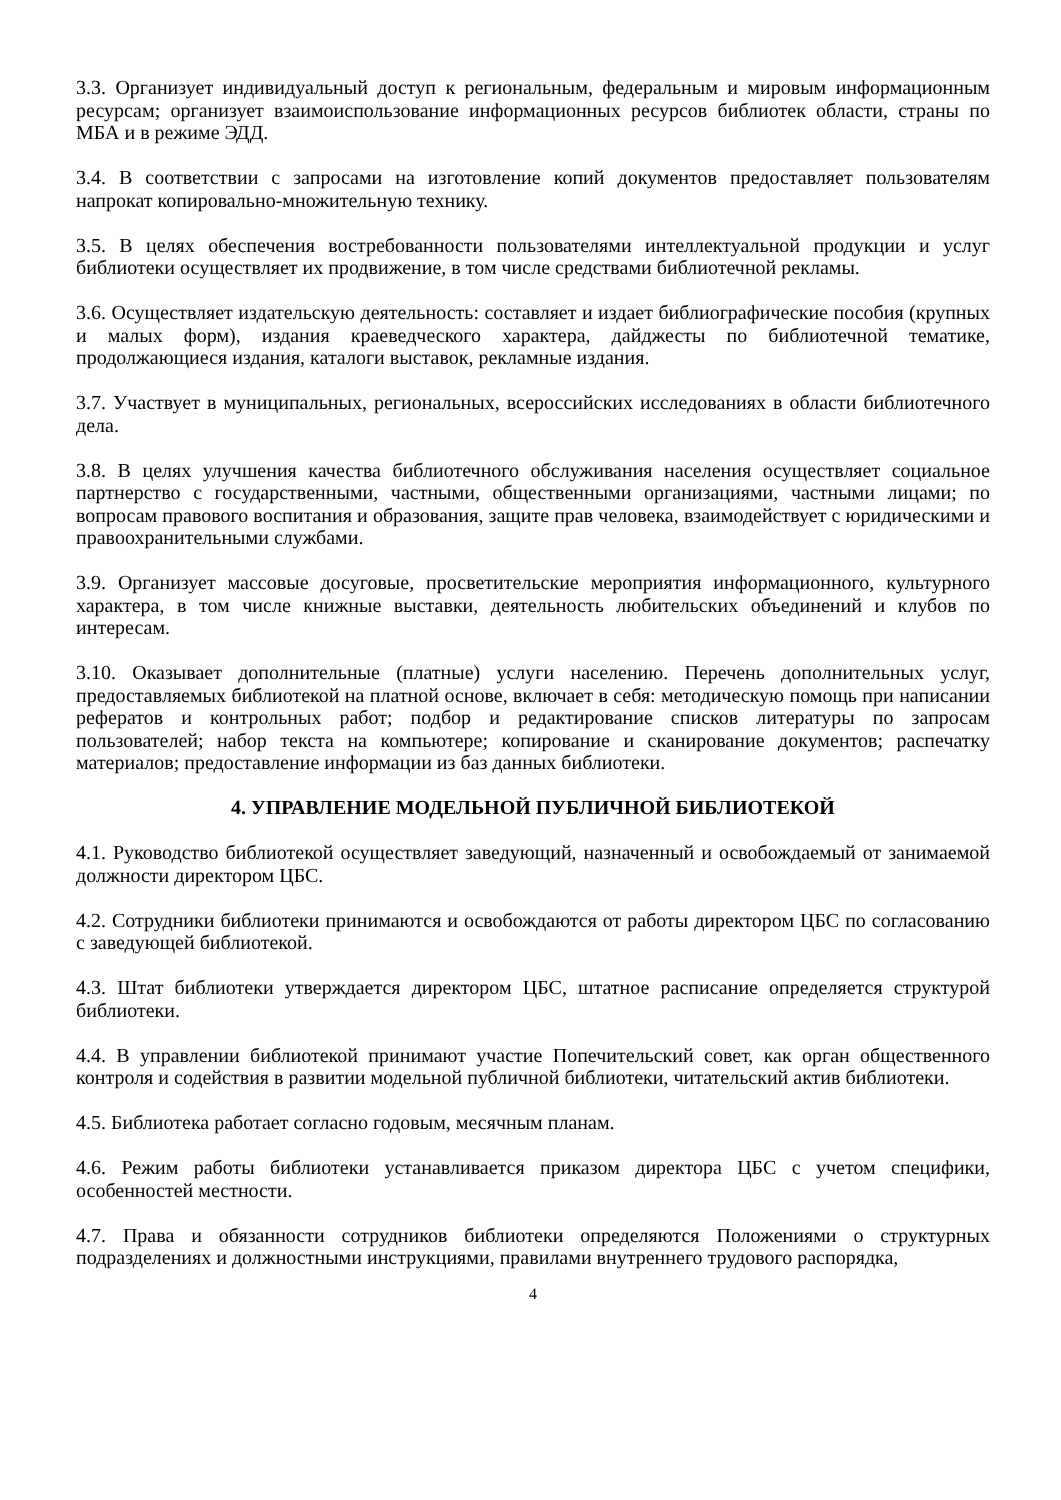3.3. Организует индивидуальный доступ к региональным, федеральным и мировым информационным ресурсам; организует взаимоиспользование информационных ресурсов библиотек области, страны по МБА и в режиме ЭДД.
3.4. В соответствии с запросами на изготовление копий документов предоставляет пользователям напрокат копировально-множительную технику.
3.5. В целях обеспечения востребованности пользователями интеллектуальной продукции и услуг библиотеки осуществляет их продвижение, в том числе средствами библиотечной рекламы.
3.6. Осуществляет издательскую деятельность: составляет и издает библиографические пособия (крупных и малых форм), издания краеведческого характера, дайджесты по библиотечной тематике, продолжающиеся издания, каталоги выставок, рекламные издания.
3.7. Участвует в муниципальных, региональных, всероссийских исследованиях в области библиотечного дела.
3.8. В целях улучшения качества библиотечного обслуживания населения осуществляет социальное партнерство с государственными, частными, общественными организациями, частными лицами; по вопросам правового воспитания и образования, защите прав человека, взаимодействует с юридическими и правоохранительными службами.
3.9. Организует массовые досуговые, просветительские мероприятия информационного, культурного характера, в том числе книжные выставки, деятельность любительских объединений и клубов по интересам.
3.10. Оказывает дополнительные (платные) услуги населению. Перечень дополнительных услуг, предоставляемых библиотекой на платной основе, включает в себя: методическую помощь при написании рефератов и контрольных работ; подбор и редактирование списков литературы по запросам пользователей; набор текста на компьютере; копирование и сканирование документов; распечатку материалов; предоставление информации из баз данных библиотеки.
4. УПРАВЛЕНИЕ МОДЕЛЬНОЙ ПУБЛИЧНОЙ БИБЛИОТЕКОЙ
4.1. Руководство библиотекой осуществляет заведующий, назначенный и освобождаемый от занимаемой должности директором ЦБС.
4.2. Сотрудники библиотеки принимаются и освобождаются от работы директором ЦБС по согласованию с заведующей библиотекой.
4.3. Штат библиотеки утверждается директором ЦБС, штатное расписание определяется структурой библиотеки.
4.4. В управлении библиотекой принимают участие Попечительский совет, как орган общественного контроля и содействия в развитии модельной публичной библиотеки, читательский актив библиотеки.
4.5. Библиотека работает согласно годовым, месячным планам.
4.6. Режим работы библиотеки устанавливается приказом директора ЦБС с учетом специфики, особенностей местности.
4.7. Права и обязанности сотрудников библиотеки определяются Положениями о структурных подразделениях и должностными инструкциями, правилами внутреннего трудового распорядка,
4